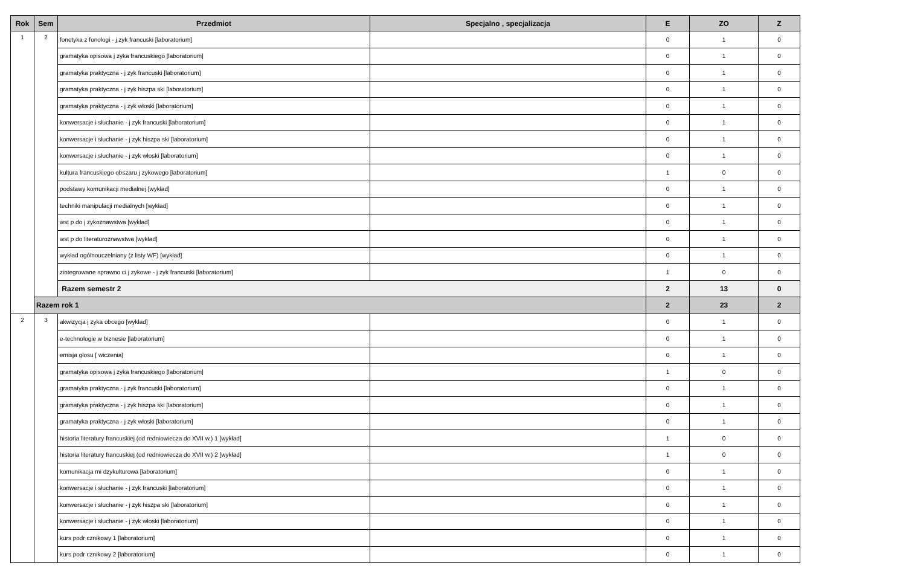| Rok | Sem | Przedmiot | Specjalno , specjalizacja | E | ZO | Z |
| --- | --- | --- | --- | --- | --- | --- |
| 1 | 2 | fonetyka z fonologi - j zyk francuski [laboratorium] | | 0 | 1 | 0 |
| | | gramatyka opisowa j zyka francuskiego [laboratorium] | | 0 | 1 | 0 |
| | | gramatyka praktyczna - j zyk francuski [laboratorium] | | 0 | 1 | 0 |
| | | gramatyka praktyczna - j zyk hiszpa ski [laboratorium] | | 0 | 1 | 0 |
| | | gramatyka praktyczna - j zyk włoski [laboratorium] | | 0 | 1 | 0 |
| | | konwersacje i słuchanie - j zyk francuski [laboratorium] | | 0 | 1 | 0 |
| | | konwersacje i słuchanie - j zyk hiszpa ski [laboratorium] | | 0 | 1 | 0 |
| | | konwersacje i słuchanie - j zyk włoski [laboratorium] | | 0 | 1 | 0 |
| | | kultura francuskiego obszaru j zykowego [laboratorium] | | 1 | 0 | 0 |
| | | podstawy komunikacji medialnej [wykład] | | 0 | 1 | 0 |
| | | techniki manipulacji medialnych [wykład] | | 0 | 1 | 0 |
| | | wst p do j zykoznawstwa [wykład] | | 0 | 1 | 0 |
| | | wst p do literaturoznawstwa [wykład] | | 0 | 1 | 0 |
| | | wykład ogólnouczelniany (z listy WF) [wykład] | | 0 | 1 | 0 |
| | | zintegrowane sprawno ci j zykowe - j zyk francuski [laboratorium] | | 1 | 0 | 0 |
| | | Razem semestr 2 | | 2 | 13 | 0 |
| | Razem rok 1 | | | 2 | 23 | 2 |
| 2 | 3 | akwizycja j zyka obcego [wykład] | | 0 | 1 | 0 |
| | | e-technologie w biznesie [laboratorium] | | 0 | 1 | 0 |
| | | emisja głosu [ wiczenia] | | 0 | 1 | 0 |
| | | gramatyka opisowa j zyka francuskiego [laboratorium] | | 1 | 0 | 0 |
| | | gramatyka praktyczna - j zyk francuski [laboratorium] | | 0 | 1 | 0 |
| | | gramatyka praktyczna - j zyk hiszpa ski [laboratorium] | | 0 | 1 | 0 |
| | | gramatyka praktyczna - j zyk włoski [laboratorium] | | 0 | 1 | 0 |
| | | historia literatury francuskiej (od redniowiecza do XVII w.) 1 [wykład] | | 1 | 0 | 0 |
| | | historia literatury francuskiej (od redniowiecza do XVII w.) 2 [wykład] | | 1 | 0 | 0 |
| | | komunikacja mi dzykulturowa [laboratorium] | | 0 | 1 | 0 |
| | | konwersacje i słuchanie - j zyk francuski [laboratorium] | | 0 | 1 | 0 |
| | | konwersacje i słuchanie - j zyk hiszpa ski [laboratorium] | | 0 | 1 | 0 |
| | | konwersacje i słuchanie - j zyk włoski [laboratorium] | | 0 | 1 | 0 |
| | | kurs podr cznikowy 1 [laboratorium] | | 0 | 1 | 0 |
| | | kurs podr cznikowy 2 [laboratorium] | | 0 | 1 | 0 |